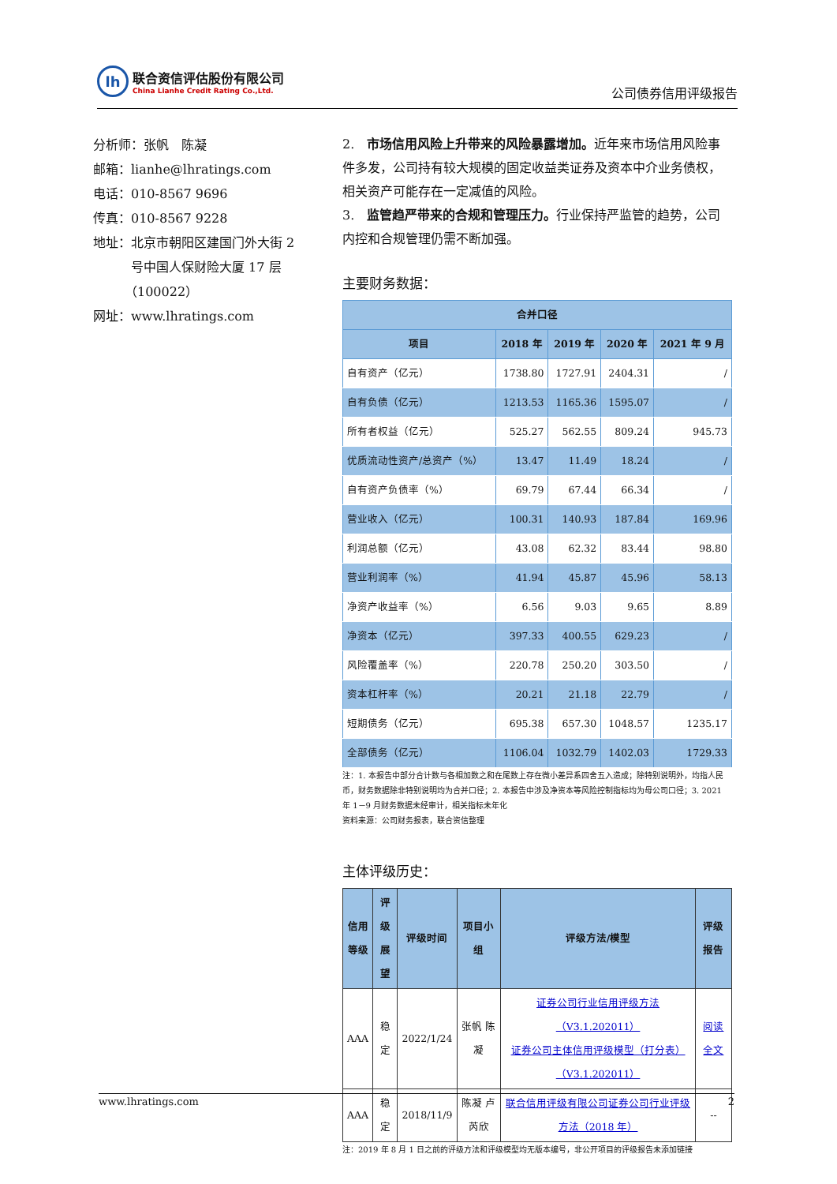lh
联合资信评估股份有限公司
China Lianhe Credit Rating Co.,Ltd.
公司债券信用评级报告
分析师：张帆　陈凝
邮箱：lianhe@lhratings.com
电话：010-8567 9696
传真：010-8567 9228
地址：北京市朝阳区建国门外大街 2
　　　号中国人保财险大厦 17 层
　　　（100022）
网址：www.lhratings.com
2.　市场信用风险上升带来的风险暴露增加。近年来市场信用风险事件多发，公司持有较大规模的固定收益类证券及资本中介业务债权，相关资产可能存在一定减值的风险。
3.　监管趋严带来的合规和管理压力。行业保持严监管的趋势，公司内控和合规管理仍需不断加强。
主要财务数据：
| 合并口径 | | | | |
| --- | --- | --- | --- | --- |
| 项目 | 2018 年 | 2019 年 | 2020 年 | 2021 年 9 月 |
| 自有资产（亿元） | 1738.80 | 1727.91 | 2404.31 | / |
| 自有负债（亿元） | 1213.53 | 1165.36 | 1595.07 | / |
| 所有者权益（亿元） | 525.27 | 562.55 | 809.24 | 945.73 |
| 优质流动性资产/总资产（%） | 13.47 | 11.49 | 18.24 | / |
| 自有资产负债率（%） | 69.79 | 67.44 | 66.34 | / |
| 营业收入（亿元） | 100.31 | 140.93 | 187.84 | 169.96 |
| 利润总额（亿元） | 43.08 | 62.32 | 83.44 | 98.80 |
| 营业利润率（%） | 41.94 | 45.87 | 45.96 | 58.13 |
| 净资产收益率（%） | 6.56 | 9.03 | 9.65 | 8.89 |
| 净资本（亿元） | 397.33 | 400.55 | 629.23 | / |
| 风险覆盖率（%） | 220.78 | 250.20 | 303.50 | / |
| 资本杠杆率（%） | 20.21 | 21.18 | 22.79 | / |
| 短期债务（亿元） | 695.38 | 657.30 | 1048.57 | 1235.17 |
| 全部债务（亿元） | 1106.04 | 1032.79 | 1402.03 | 1729.33 |
注：1. 本报告中部分合计数与各相加数之和在尾数上存在微小差异系四舍五入造成；除特别说明外，均指人民币，财务数据除非特别说明均为合并口径；2. 本报告中涉及净资本等风险控制指标均为母公司口径；3. 2021 年 1－9 月财务数据未经审计，相关指标未年化
资料来源：公司财务报表，联合资信整理
主体评级历史：
| 信用 等级 | 评级 展望 | 评级时间 | 项目小组 | 评级方法/模型 | 评级 报告 |
| --- | --- | --- | --- | --- | --- |
| AAA | 稳定 | 2022/1/24 | 张帆 陈凝 | 证券公司行业信用评级方法（V3.1.202011） 证券公司主体信用评级模型（打分表）（V3.1.202011） | 阅读全文 |
| AAA | 稳定 | 2018/11/9 | 陈凝 卢芮欣 | 联合信用评级有限公司证券公司行业评级方法（2018 年） | -- |
注：2019 年 8 月 1 日之前的评级方法和评级模型均无版本编号，非公开项目的评级报告未添加链接
www.lhratings.com 2